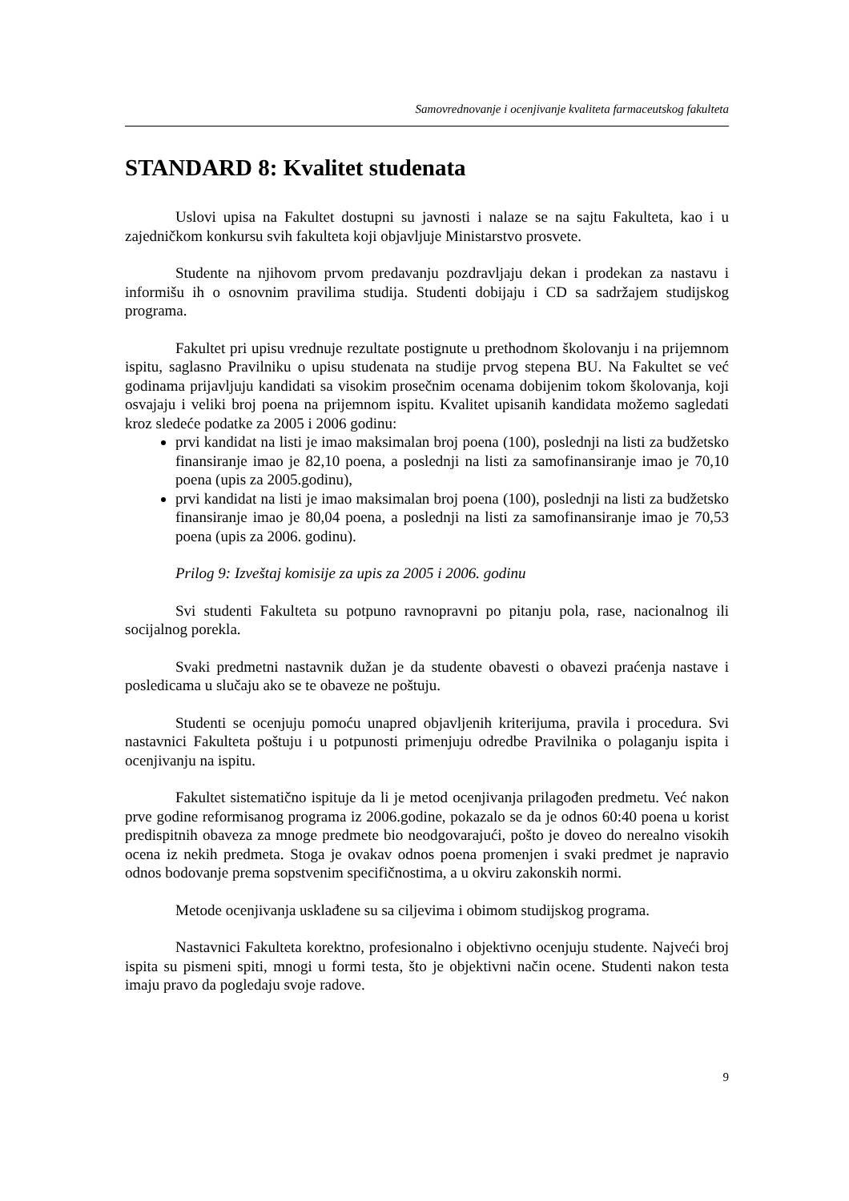Samovrednovanje i ocenjivanje kvaliteta farmaceutskog fakulteta
STANDARD 8: Kvalitet studenata
Uslovi upisa na Fakultet dostupni su javnosti i nalaze se na sajtu Fakulteta, kao i u zajedničkom konkursu svih fakulteta koji objavljuje Ministarstvo prosvete.
Studente na njihovom prvom predavanju pozdravljaju dekan i prodekan za nastavu i informišu ih o osnovnim pravilima studija. Studenti dobijaju i CD sa sadržajem studijskog programa.
Fakultet pri upisu vrednuje rezultate postignute u prethodnom školovanju i na prijemnom ispitu, saglasno Pravilniku o upisu studenata na studije prvog stepena BU. Na Fakultet se već godinama prijavljuju kandidati sa visokim prosečnim ocenama dobijenim tokom školovanja, koji osvajaju i veliki broj poena na prijemnom ispitu. Kvalitet upisanih kandidata možemo sagledati kroz sledeće podatke za 2005 i 2006 godinu:
prvi kandidat na listi je imao maksimalan broj poena (100), poslednji na listi za budžetsko finansiranje imao je 82,10 poena, a poslednji na listi za samofinansiranje imao je 70,10 poena (upis za 2005.godinu),
prvi kandidat na listi je imao maksimalan broj poena (100), poslednji na listi za budžetsko finansiranje imao je 80,04 poena, a poslednji na listi za samofinansiranje imao je 70,53 poena (upis za 2006. godinu).
Prilog 9: Izveštaj komisije za upis za 2005 i 2006. godinu
Svi studenti Fakulteta su potpuno ravnopravni po pitanju pola, rase, nacionalnog ili socijalnog porekla.
Svaki predmetni nastavnik dužan je da studente obavesti o obavezi praćenja nastave i posledicama u slučaju ako se te obaveze ne poštuju.
Studenti se ocenjuju pomoću unapred objavljenih kriterijuma, pravila i procedura. Svi nastavnici Fakulteta poštuju i u potpunosti primenjuju odredbe Pravilnika o polaganju ispita i ocenjivanju na ispitu.
Fakultet sistematično ispituje da li je metod ocenjivanja prilagođen predmetu. Već nakon prve godine reformisanog programa iz 2006.godine, pokazalo se da je odnos 60:40 poena u korist predispitnih obaveza za mnoge predmete bio neodgovarajući, pošto je doveo do nerealno visokih ocena iz nekih predmeta. Stoga je ovakav odnos poena promenjen i svaki predmet je napravio odnos bodovanje prema sopstvenim specifičnostima, a u okviru zakonskih normi.
Metode ocenjivanja usklađene su sa ciljevima i obimom studijskog programa.
Nastavnici Fakulteta korektno, profesionalno i objektivno ocenjuju studente. Najveći broj ispita su pismeni spiti, mnogi u formi testa, što je objektivni način ocene. Studenti nakon testa imaju pravo da pogledaju svoje radove.
9